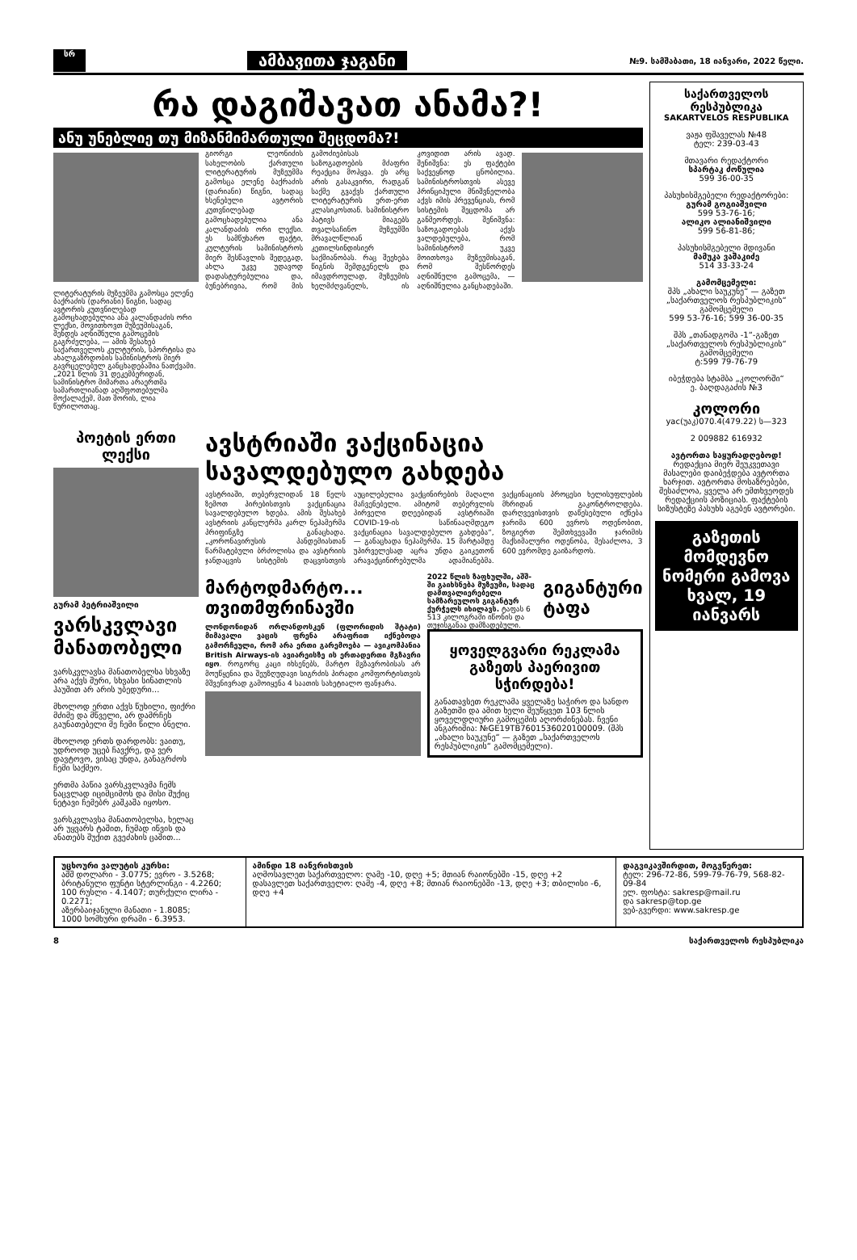სრ
ამბავითა ჯაგანი
№9. სამშაბათი, 18 იანვარი, 2022 წელი.
რა დაგიშავათ ანამა?!
ანუ უნებლიე თუ მიზანმიმართული შეცდომა?!
ლიტერატურის მუზეუმმა გამოსცა ელენე ბაქრაძის (დარიანი) წიგნი, სადაც ავტორის კუთვნილებად გამოცხადებულია ანა კალანდაძის ორი ლექსი, მოვითხოვთ მუზეუმისაგან, შენდეს აღნიშნული გამოცემის გაგრძელება, — ამის შესახებ საქართველოს კულტურის, სპორტისა და ახალგაზრდობის სამინისტროს მიერ გავრცელებულ განცხადებაშია ნათქვამი. „2021 წლის 31 დეკემბერიდან, სამინისტრო მიმართა არაერთმა სამართლიანად აღშფოთებულმა მოქალაქემ, მათ შორის, ლია წურილოთაც.
გიორგი ლეონიძის სახელობის ქართული ლიტერატურის მუზეუმმა გამოსცა ელენე ბაქრაძის (დარიანი) წიგნი, სადაც ხსენებული ავტორის კუთვნილებად გამოცხადებულია ანა კალანდაძის ორი ლექსი. ეს სამწუხარო ფაქტი, კულტურის სამინისტროს მიერ შესწავლის შედეგად, ახლა უკვე უდავოდ დადასტურებულია და, ბუნებრივია, რომ მის გამოძიებისას საზოგადოების მძაფრი რეაქცია მოჰყვა. ეს არც არის გასაკვირი, რადგან საქმე გვაქვს ქართული ლიტერატურის ერთ-ერთ კლასიკოსთან. სამინისტრო პატივს მიაგებს თვალსაჩინო მუზეუმში მრავალწლიან კეთილსინდისიერ საქმიანობას. რაც შეეხება წიგნის შემდგენელს და იმავდროულად, მუზეუმის ხელმძღვანელს, ის კოვიდით არის ავად. შენიშვნა: ეს ფაქტები საქვეყნოდ ცნობილია. სამინისტროსთვის ასევე პრინციპული მნიშვნელობა აქვს იმის პრევენციას, რომ სისტემის შეცდომა არ განმეორდეს. შენიშვნა: საზოგადოებას აქვს ვალდებულება, რომ სამინისტრომ უკვე მოითხოვა მუზეუმისაგან, რომ შესწორდეს აღნიშნული გამოცემა, — აღნიშნულია განცხადებაში.
პოეტის ერთი ლექსი
გურამ პეტრიაშვილი
ვარსკვლავი მანათობელი
ვარსკვლავსა მანათობელსა სხვაზე არა აქვს შური, სხვასი სინათლის ჰაუშით არ არის უბედური...
მხოლოდ ერთი აქვს წუხილი, ფიქრი მძიმე და მწველი, არ დამრჩეს გაუნათებელი მე ჩემი წილი ბნელი.
მხოლოდ ერთს დარდობს: ვაითუ, უდროოდ უცებ ჩავქრე, და ვერ დავტოვო, ვისაც უნდა, განაგრძოს ჩემი საქმეო.
ერთმა პაწია ვარსკვლავმა ჩემს ნაცვლად იციმციმოს და მისი შუქიც ნეტავი ჩემებრ კაშკაშა იყოსო.
ვარსკვლავსა მანათობელსა, ხელაც არ უყვარს ტაშით, ჩუმად იწვის და ანათებს შუქით გვეძახის ცაშით...
ავსტრიაში ვაქცინაცია სავალდებულო გახდება
ავსტრიაში, თებერვლიდან 18 წელს ზემოთ პირებისთვის ვაქცინაცია სავალდებულო ხდება. ამის შესახებ ავსტრიის კანცლერმა კარლ ნეჰამერმა პრიფინგზე განაცხადა. „კორონავირუსის პანდემიასთან წარმატებული ბრძოლისა და ავსტრიის ჯანდაცვის სისტემის დაცვისთვის აუცილებელია ვაქცინირების მაღალი მაჩვენებელი. ამიტომ თებერვლის პირველი დღეებიდან ავსტრიაში COVID-19-ის საწინააღმდეგო ვაქცინაცია სავალდებულო გახდება“, — განაცხადა ნეჰამერმა. 15 მარტამდე უპირველესად აცრა უნდა გაიკეთონ არავაქცინირებულმა ადამიანებმა. ვაქცინაციის პროცესი ხელისუფლების მხრიდან გაკონტროლდება. დარღვევისთვის დაწესებული იქნება ჯარიმა 600 ევროს ოდენობით, ზოგიერთ შემთხვევაში ჯარიმის მაქსიმალური ოდენობა, შესაძლოა, 3 600 ევრომდე გაიზარდოს.
მარტოდმარტო... თვითმფრინავში
ლონდონიდან ორლანდოსკენ (ფლორიდის შტატი) მიმავალი ვაცის ფრენა არაფრით იქნებოდა გამორჩეული, რომ არა ერთი გარემოება — ავიკომპანია British Airways-ის ავიარეისზე ის ერთადერთი მგზავრი იყო. როგორც კაცი იხსენებს, მარტო მგზავრობისას არ მოუწყენია და შეუზღუდავი სიგრძის პირადი კომფორტისთვის მშვენივრად გამოიყენა 4 საათის სახეტიალო ფანჯარა.
2022 წლის ზაფხულში, აშშ-ში გაიხსნება მუზეუმი, სადაც დამთვალიერებელი სამზარეულოს გიგანტურ ქურჭელს იხილავს. ტაფას 6 513 კილოგრამი იწონის და თუჯისგანაა დამზადებული.
გიგანტური ტაფა
ყოველგვარი რეკლამა გაზეთს პაერივით სჭირდება!
განათავსეთ რეკლამა ყველაზე საჭირო და სანდო გაზეთში და ამით ხელი შეუწყვეთ 103 წლის ყოველდღიური გამოცემის აღორძინებას. ჩვენი ანგარიშია: №GE19TB7601536020100009. (შპს „ახალი საუკუნე“ — გაზეთ „საქართველოს რესპუბლიკის“ გამომცემელი).
საქართველოს რესპუბლიკა
SAKARTVELOS RESPUBLIKA
ვაჟა ფშაველას №48
ტელ: 239-03-43
მთავარი რედაქტორი
სპარტაკ ძოწულია
599 36-00-35
პასუხისმგებელი რედაქტორები:
გურამ გოგიაშვილი
599 53-76-16;
ალიკო ალიანიშვილი
599 56-81-86;
პასუხისმგებელი მდივანი
მამუკა ვაშაკიძე
514 33-33-24
გამომცემელი:
შპს „ახალი საუკუნე“ — გაზეთ „საქართველოს რესპუბლიკის“ გამომცემელი
599 53-76-16; 599 36-00-35
შპს „თანადგომა -1“-გაზეთ „საქართველოს რესპუბლიკის“ გამომცემელი
ტ:599 79-76-79
იბეჭდება სტამბა „კოლორში“
ე. ბაღდაგაძის №3
კოლორი
уас(უაკ)070.4(479.22) ს—323
2 009882 616932
ავტორთა საყურადღებოდ!
რედაქცია მიერ შეუკვეთავი მასალები დაიბეჭდება ავტორთა ხარჯით. ავტორთა მოსაზრებები, შესაძლოა, ყველა არ ემთხვეოდეს რედაქციის პოზიციას. ფაქტების სიზუსტეზე პასუხს აგებენ ავტორები.
გაზეთის მომდევნო ნომერი გამოვა ხვალ, 19 იანვარს
უცხოური ვალუტის კურსი:
აშშ დოლარი - 3.0775; ევრო - 3.5268;
ბრიტანული ფუნტი სტერლინგი - 4.2260;
100 რუსლი - 4.1407; თურქული ლირა - 0.2271;
აზერბაიჯანული მანათი - 1.8085;
1000 სომხური დრამი - 6.3953.
ამინდი 18 იანვრისთვის
აღმოსავლეთ საქართველო: ღამე -10, დღე +5; მთიან რაიონებში -15, დღე +2
დასავლეთ საქართველო: ღამე -4, დღე +8; მთიან რაიონებში -13, დღე +3; თბილისი -6, დღე +4
დაგვიკავშირდით, მოგვწერეთ:
ტელ: 296-72-86, 599-79-76-79, 568-82-09-84
ელ. ფოსტა: sakresp@mail.ru
და sakresp@top.ge
ვებ-გვერდი: www.sakresp.ge
8 საქართველოს რესპუბლიკა